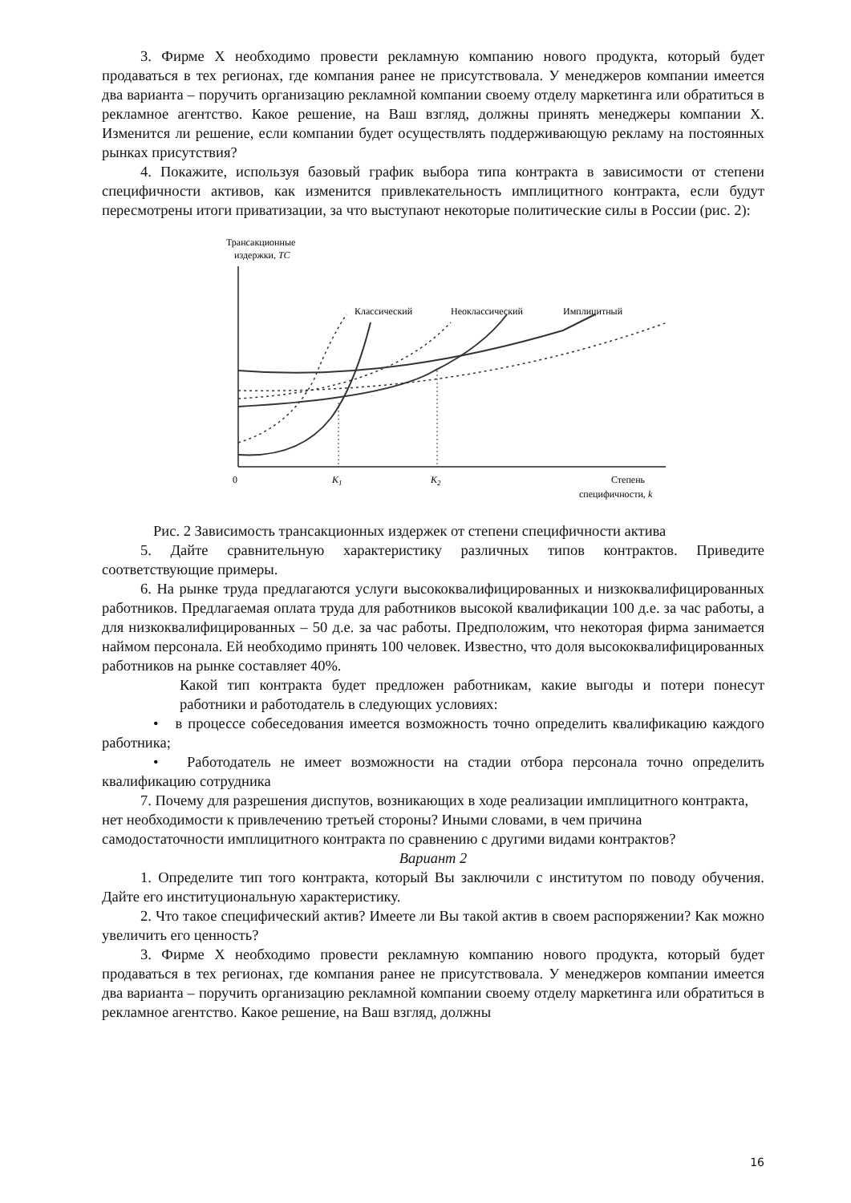3. Фирме Х необходимо провести рекламную компанию нового продукта, который будет продаваться в тех регионах, где компания ранее не присутствовала. У менеджеров компании имеется два варианта – поручить организацию рекламной компании своему отделу маркетинга или обратиться в рекламное агентство. Какое решение, на Ваш взгляд, должны принять менеджеры компании Х. Изменится ли решение, если компании будет осуществлять поддерживающую рекламу на постоянных рынках присутствия?
4. Покажите, используя базовый график выбора типа контракта в зависимости от степени специфичности активов, как изменится привлекательность имплицитного контракта, если будут пересмотрены итоги приватизации, за что выступают некоторые политические силы в России (рис. 2):
Трансакционные
издержки, TC
Классический
Неоклассический
Имплицитный
0
K1
K2
Степень
специфичности, k
Рис. 2 Зависимость трансакционных издержек от степени специфичности актива
5. Дайте сравнительную характеристику различных типов контрактов. Приведите соответствующие примеры.
6. На рынке труда предлагаются услуги высококвалифицированных и низкоквалифицированных работников. Предлагаемая оплата труда для работников высокой квалификации 100 д.е. за час работы, а для низкоквалифицированных – 50 д.е. за час работы. Предположим, что некоторая фирма занимается наймом персонала. Ей необходимо принять 100 человек. Известно, что доля высококвалифицированных работников на рынке составляет 40%.
Какой тип контракта будет предложен работникам, какие выгоды и потери понесут работники и работодатель в следующих условиях:
• в процессе собеседования имеется возможность точно определить квалификацию каждого работника;
• Работодатель не имеет возможности на стадии отбора персонала точно определить квалификацию сотрудника
7. Почему для разрешения диспутов, возникающих в ходе реализации имплицитного контракта, нет необходимости к привлечению третьей стороны? Иными словами, в чем причина самодостаточности имплицитного контракта по сравнению с другими видами контрактов?
Вариант 2
1. Определите тип того контракта, который Вы заключили с институтом по поводу обучения. Дайте его институциональную характеристику.
2. Что такое специфический актив? Имеете ли Вы такой актив в своем распоряжении? Как можно увеличить его ценность?
3. Фирме Х необходимо провести рекламную компанию нового продукта, который будет продаваться в тех регионах, где компания ранее не присутствовала. У менеджеров компании имеется два варианта – поручить организацию рекламной компании своему отделу маркетинга или обратиться в рекламное агентство. Какое решение, на Ваш взгляд, должны
16